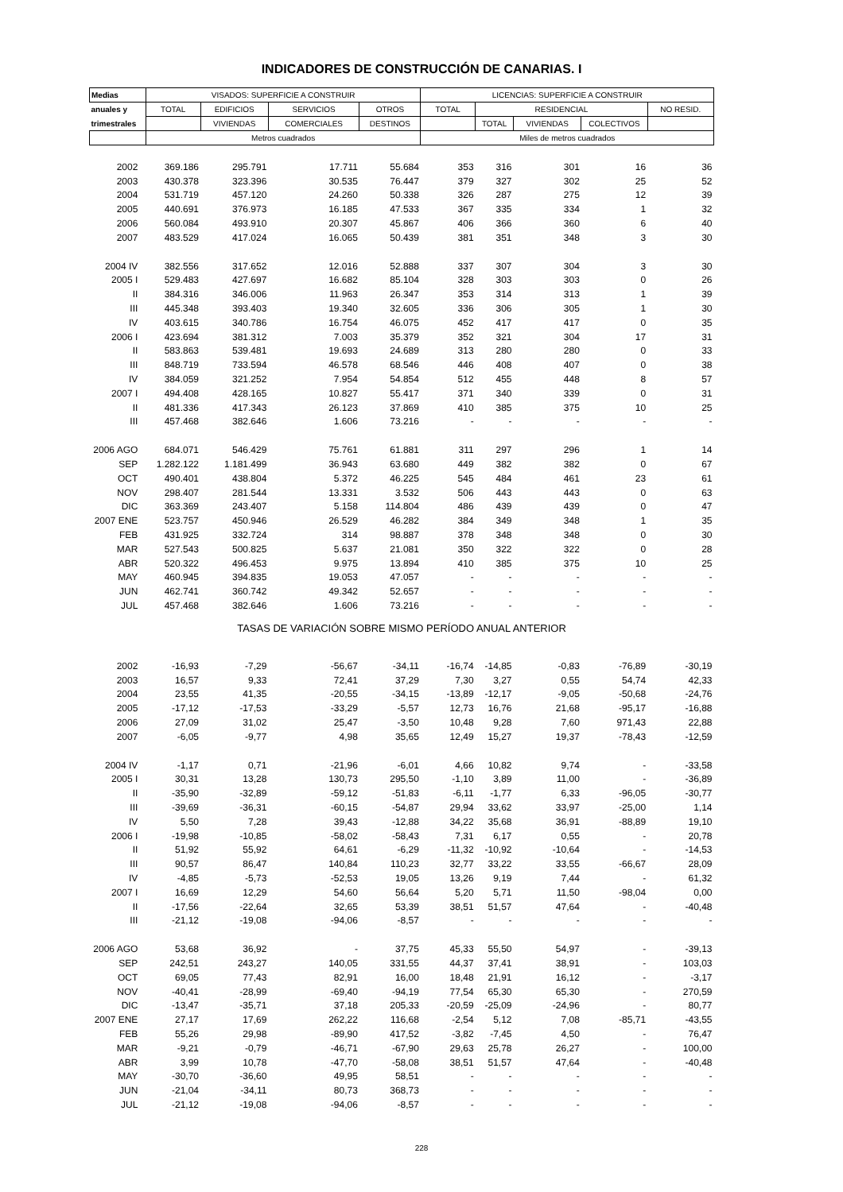INDICADORES DE CONSTRUCCIÓN DE CANARIAS. I
| Medias | VISADOS: SUPERFICIE A CONSTRUIR | | | | LICENCIAS: SUPERFICIE A CONSTRUIR | | | | |
| --- | --- | --- | --- | --- | --- | --- | --- | --- | --- |
| anuales y | TOTAL | EDIFICIOS | SERVICIOS | OTROS | TOTAL | RESIDENCIAL | | | NO RESID. |
| trimestrales | | VIVIENDAS | COMERCIALES | DESTINOS | | TOTAL | VIVIENDAS | COLECTIVOS | |
| | Metros cuadrados | | | | Miles de metros cuadrados | | | | |
| 2002 | 369.186 | 295.791 | 17.711 | 55.684 | 353 | 316 | 301 | 16 | 36 |
| 2003 | 430.378 | 323.396 | 30.535 | 76.447 | 379 | 327 | 302 | 25 | 52 |
| 2004 | 531.719 | 457.120 | 24.260 | 50.338 | 326 | 287 | 275 | 12 | 39 |
| 2005 | 440.691 | 376.973 | 16.185 | 47.533 | 367 | 335 | 334 | 1 | 32 |
| 2006 | 560.084 | 493.910 | 20.307 | 45.867 | 406 | 366 | 360 | 6 | 40 |
| 2007 | 483.529 | 417.024 | 16.065 | 50.439 | 381 | 351 | 348 | 3 | 30 |
| 2004 IV | 382.556 | 317.652 | 12.016 | 52.888 | 337 | 307 | 304 | 3 | 30 |
| 2005 I | 529.483 | 427.697 | 16.682 | 85.104 | 328 | 303 | 303 | 0 | 26 |
| II | 384.316 | 346.006 | 11.963 | 26.347 | 353 | 314 | 313 | 1 | 39 |
| III | 445.348 | 393.403 | 19.340 | 32.605 | 336 | 306 | 305 | 1 | 30 |
| IV | 403.615 | 340.786 | 16.754 | 46.075 | 452 | 417 | 417 | 0 | 35 |
| 2006 I | 423.694 | 381.312 | 7.003 | 35.379 | 352 | 321 | 304 | 17 | 31 |
| II | 583.863 | 539.481 | 19.693 | 24.689 | 313 | 280 | 280 | 0 | 33 |
| III | 848.719 | 733.594 | 46.578 | 68.546 | 446 | 408 | 407 | 0 | 38 |
| IV | 384.059 | 321.252 | 7.954 | 54.854 | 512 | 455 | 448 | 8 | 57 |
| 2007 I | 494.408 | 428.165 | 10.827 | 55.417 | 371 | 340 | 339 | 0 | 31 |
| II | 481.336 | 417.343 | 26.123 | 37.869 | 410 | 385 | 375 | 10 | 25 |
| III | 457.468 | 382.646 | 1.606 | 73.216 | - | - | - | - | - |
| 2006 AGO | 684.071 | 546.429 | 75.761 | 61.881 | 311 | 297 | 296 | 1 | 14 |
| SEP | 1.282.122 | 1.181.499 | 36.943 | 63.680 | 449 | 382 | 382 | 0 | 67 |
| OCT | 490.401 | 438.804 | 5.372 | 46.225 | 545 | 484 | 461 | 23 | 61 |
| NOV | 298.407 | 281.544 | 13.331 | 3.532 | 506 | 443 | 443 | 0 | 63 |
| DIC | 363.369 | 243.407 | 5.158 | 114.804 | 486 | 439 | 439 | 0 | 47 |
| 2007 ENE | 523.757 | 450.946 | 26.529 | 46.282 | 384 | 349 | 348 | 1 | 35 |
| FEB | 431.925 | 332.724 | 314 | 98.887 | 378 | 348 | 348 | 0 | 30 |
| MAR | 527.543 | 500.825 | 5.637 | 21.081 | 350 | 322 | 322 | 0 | 28 |
| ABR | 520.322 | 496.453 | 9.975 | 13.894 | 410 | 385 | 375 | 10 | 25 |
| MAY | 460.945 | 394.835 | 19.053 | 47.057 | - | - | - | - | - |
| JUN | 462.741 | 360.742 | 49.342 | 52.657 | - | - | - | - | - |
| JUL | 457.468 | 382.646 | 1.606 | 73.216 | - | - | - | - | - |
| TASAS DE VARIACIÓN SOBRE MISMO PERÍODO ANUAL ANTERIOR | | | | | | | | | |
| 2002 | -16,93 | -7,29 | -56,67 | -34,11 | -16,74 | -14,85 | -0,83 | -76,89 | -30,19 |
| 2003 | 16,57 | 9,33 | 72,41 | 37,29 | 7,30 | 3,27 | 0,55 | 54,74 | 42,33 |
| 2004 | 23,55 | 41,35 | -20,55 | -34,15 | -13,89 | -12,17 | -9,05 | -50,68 | -24,76 |
| 2005 | -17,12 | -17,53 | -33,29 | -5,57 | 12,73 | 16,76 | 21,68 | -95,17 | -16,88 |
| 2006 | 27,09 | 31,02 | 25,47 | -3,50 | 10,48 | 9,28 | 7,60 | 971,43 | 22,88 |
| 2007 | -6,05 | -9,77 | 4,98 | 35,65 | 12,49 | 15,27 | 19,37 | -78,43 | -12,59 |
| 2004 IV | -1,17 | 0,71 | -21,96 | -6,01 | 4,66 | 10,82 | 9,74 | - | -33,58 |
| 2005 I | 30,31 | 13,28 | 130,73 | 295,50 | -1,10 | 3,89 | 11,00 | - | -36,89 |
| II | -35,90 | -32,89 | -59,12 | -51,83 | -6,11 | -1,77 | 6,33 | -96,05 | -30,77 |
| III | -39,69 | -36,31 | -60,15 | -54,87 | 29,94 | 33,62 | 33,97 | -25,00 | 1,14 |
| IV | 5,50 | 7,28 | 39,43 | -12,88 | 34,22 | 35,68 | 36,91 | -88,89 | 19,10 |
| 2006 I | -19,98 | -10,85 | -58,02 | -58,43 | 7,31 | 6,17 | 0,55 | - | 20,78 |
| II | 51,92 | 55,92 | 64,61 | -6,29 | -11,32 | -10,92 | -10,64 | - | -14,53 |
| III | 90,57 | 86,47 | 140,84 | 110,23 | 32,77 | 33,22 | 33,55 | -66,67 | 28,09 |
| IV | -4,85 | -5,73 | -52,53 | 19,05 | 13,26 | 9,19 | 7,44 | - | 61,32 |
| 2007 I | 16,69 | 12,29 | 54,60 | 56,64 | 5,20 | 5,71 | 11,50 | -98,04 | 0,00 |
| II | -17,56 | -22,64 | 32,65 | 53,39 | 38,51 | 51,57 | 47,64 | - | -40,48 |
| III | -21,12 | -19,08 | -94,06 | -8,57 | - | - | - | - | - |
| 2006 AGO | 53,68 | 36,92 | - | 37,75 | 45,33 | 55,50 | 54,97 | - | -39,13 |
| SEP | 242,51 | 243,27 | 140,05 | 331,55 | 44,37 | 37,41 | 38,91 | - | 103,03 |
| OCT | 69,05 | 77,43 | 82,91 | 16,00 | 18,48 | 21,91 | 16,12 | - | -3,17 |
| NOV | -40,41 | -28,99 | -69,40 | -94,19 | 77,54 | 65,30 | 65,30 | - | 270,59 |
| DIC | -13,47 | -35,71 | 37,18 | 205,33 | -20,59 | -25,09 | -24,96 | - | 80,77 |
| 2007 ENE | 27,17 | 17,69 | 262,22 | 116,68 | -2,54 | 5,12 | 7,08 | -85,71 | -43,55 |
| FEB | 55,26 | 29,98 | -89,90 | 417,52 | -3,82 | -7,45 | 4,50 | - | 76,47 |
| MAR | -9,21 | -0,79 | -46,71 | -67,90 | 29,63 | 25,78 | 26,27 | - | 100,00 |
| ABR | 3,99 | 10,78 | -47,70 | -58,08 | 38,51 | 51,57 | 47,64 | - | -40,48 |
| MAY | -30,70 | -36,60 | 49,95 | 58,51 | - | - | - | - | - |
| JUN | -21,04 | -34,11 | 80,73 | 368,73 | - | - | - | - | - |
| JUL | -21,12 | -19,08 | -94,06 | -8,57 | - | - | - | - | - |
228